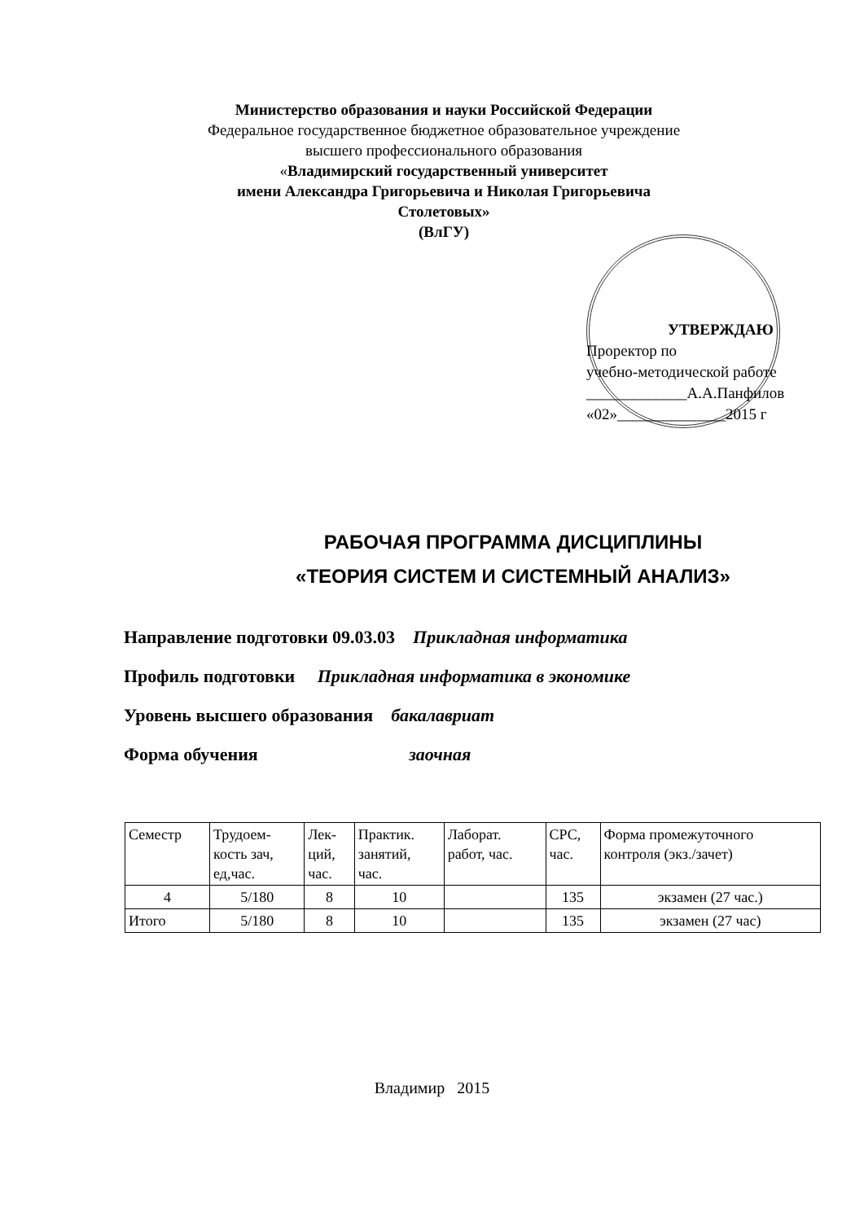Министерство образования и науки Российской Федерации
Федеральное государственное бюджетное образовательное учреждение
высшего профессионального образования
«Владимирский государственный университет
имени Александра Григорьевича и Николая Григорьевича Столетовых»
(ВлГУ)
УТВЕРЖДАЮ
Проректор по
учебно-методической работе
_____________А.А.Панфилов
«02»______________2015 г
РАБОЧАЯ ПРОГРАММА ДИСЦИПЛИНЫ
«ТЕОРИЯ СИСТЕМ И СИСТЕМНЫЙ АНАЛИЗ»
Направление подготовки 09.03.03 Прикладная информатика
Профиль подготовки Прикладная информатика в экономике
Уровень высшего образования бакалавриат
Форма обучения заочная
| Семестр | Трудоем- кость зач, ед,час. | Лек- ций, час. | Практик. занятий, час. | Лаборат. работ, час. | СРС, час. | Форма промежуточного контроля (экз./зачет) |
| --- | --- | --- | --- | --- | --- | --- |
| 4 | 5/180 | 8 | 10 | | 135 | экзамен (27 час.) |
| Итого | 5/180 | 8 | 10 | | 135 | экзамен (27 час) |
Владимир 2015